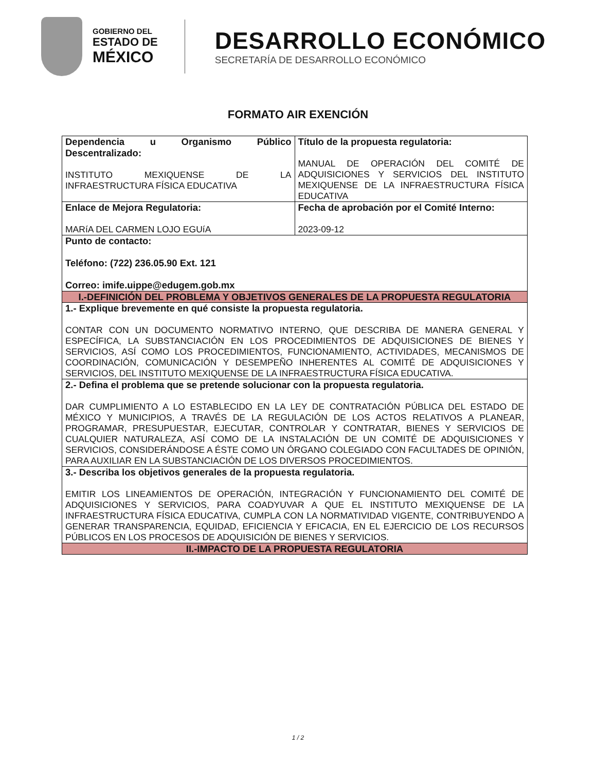GOBIERNO DEL
ESTADO DE
MÉXICO
DESARROLLO ECONÓMICO
SECRETARÍA DE DESARROLLO ECONÓMICO
FORMATO AIR EXENCIÓN
| Dependencia u Organismo Público Descentralizado: INSTITUTO MEXIQUENSE DE LA INFRAESTRUCTURA FÍSICA EDUCATIVA | Título de la propuesta regulatoria: MANUAL DE OPERACIÓN DEL COMITÉ DE ADQUISICIONES Y SERVICIOS DEL INSTITUTO MEXIQUENSE DE LA INFRAESTRUCTURA FÍSICA EDUCATIVA |
| Enlace de Mejora Regulatoria: MARíA DEL CARMEN LOJO EGUíA | Fecha de aprobación por el Comité Interno: 2023-09-12 |
| Punto de contacto: Teléfono: (722) 236.05.90 Ext. 121 Correo: imife.uippe@edugem.gob.mx | |
| I.-DEFINICIÓN DEL PROBLEMA Y OBJETIVOS GENERALES DE LA PROPUESTA REGULATORIA | |
| 1.- Explique brevemente en qué consiste la propuesta regulatoria. CONTAR CON UN DOCUMENTO NORMATIVO INTERNO, QUE DESCRIBA DE MANERA GENERAL Y ESPECÍFICA, LA SUBSTANCIACIÓN EN LOS PROCEDIMIENTOS DE ADQUISICIONES DE BIENES Y SERVICIOS, ASÍ COMO LOS PROCEDIMIENTOS, FUNCIONAMIENTO, ACTIVIDADES, MECANISMOS DE COORDINACIÓN, COMUNICACIÓN Y DESEMPEÑO INHERENTES AL COMITÉ DE ADQUISICIONES Y SERVICIOS, DEL INSTITUTO MEXIQUENSE DE LA INFRAESTRUCTURA FÍSICA EDUCATIVA. | |
| 2.- Defina el problema que se pretende solucionar con la propuesta regulatoria. DAR CUMPLIMIENTO A LO ESTABLECIDO EN LA LEY DE CONTRATACIÓN PÚBLICA DEL ESTADO DE MÉXICO Y MUNICIPIOS, A TRAVÉS DE LA REGULACIÓN DE LOS ACTOS RELATIVOS A PLANEAR, PROGRAMAR, PRESUPUESTAR, EJECUTAR, CONTROLAR Y CONTRATAR, BIENES Y SERVICIOS DE CUALQUIER NATURALEZA, ASÍ COMO DE LA INSTALACIÓN DE UN COMITÉ DE ADQUISICIONES Y SERVICIOS, CONSIDERÁNDOSE A ÉSTE COMO UN ÓRGANO COLEGIADO CON FACULTADES DE OPINIÓN, PARA AUXILIAR EN LA SUBSTANCIACIÓN DE LOS DIVERSOS PROCEDIMIENTOS. | |
| 3.- Describa los objetivos generales de la propuesta regulatoria. EMITIR LOS LINEAMIENTOS DE OPERACIÓN, INTEGRACIÓN Y FUNCIONAMIENTO DEL COMITÉ DE ADQUISICIONES Y SERVICIOS, PARA COADYUVAR A QUE EL INSTITUTO MEXIQUENSE DE LA INFRAESTRUCTURA FÍSICA EDUCATIVA, CUMPLA CON LA NORMATIVIDAD VIGENTE, CONTRIBUYENDO A GENERAR TRANSPARENCIA, EQUIDAD, EFICIENCIA Y EFICACIA, EN EL EJERCICIO DE LOS RECURSOS PÚBLICOS EN LOS PROCESOS DE ADQUISICIÓN DE BIENES Y SERVICIOS. | |
| II.-IMPACTO DE LA PROPUESTA REGULATORIA | |
1 / 2